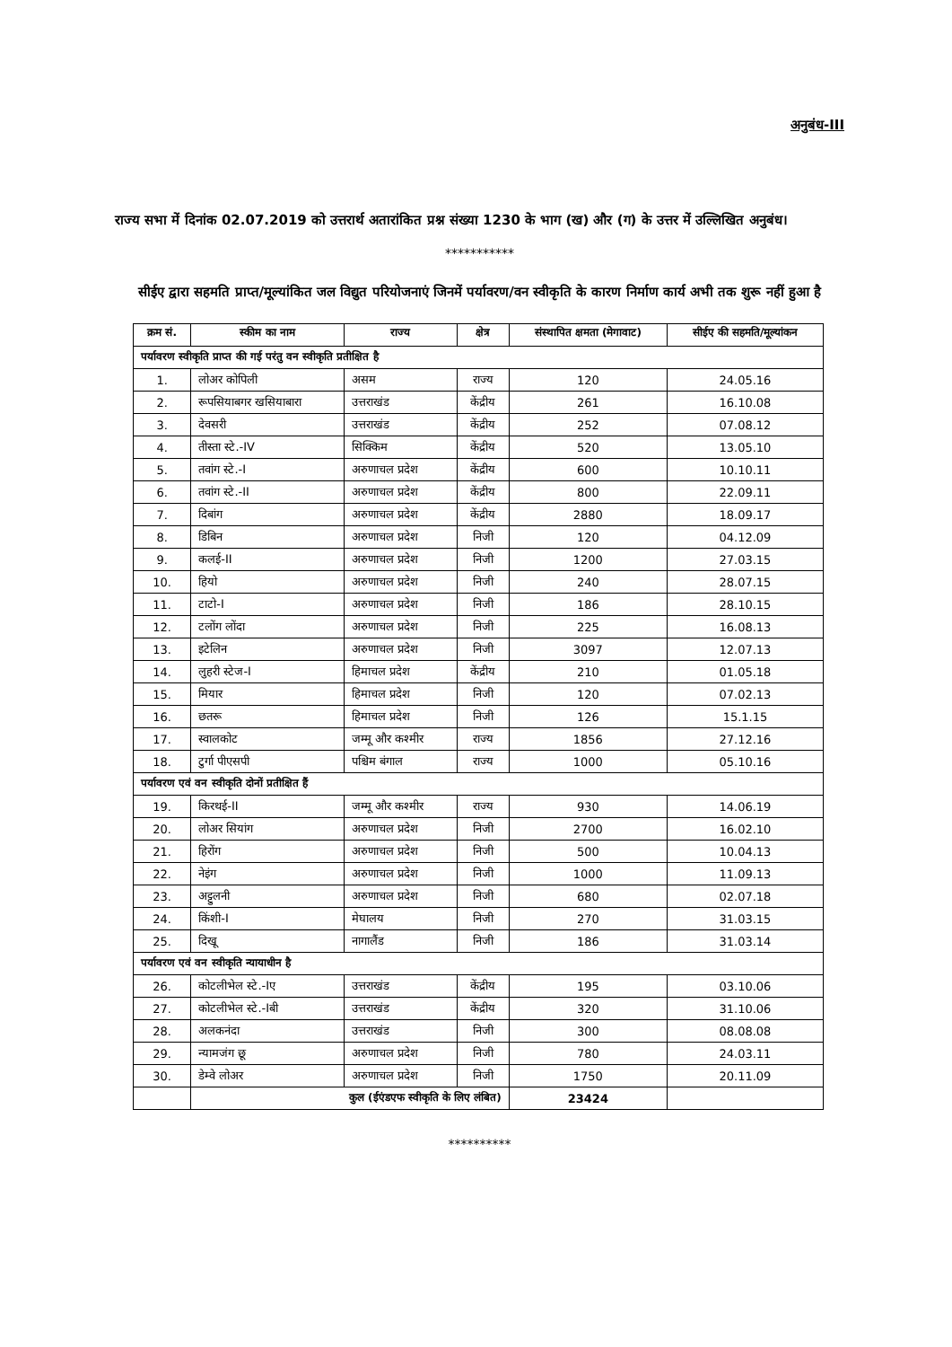अनुबंध-III
राज्य सभा में दिनांक 02.07.2019 को उत्तरार्थ अतारांकित प्रश्न संख्या 1230 के भाग (ख) और (ग) के उत्तर में उल्लिखित अनुबंध।
***********
सीईए द्वारा सहमति प्राप्त/मूल्यांकित जल विद्युत परियोजनाएं जिनमें पर्यावरण/वन स्वीकृति के कारण निर्माण कार्य अभी तक शुरू नहीं हुआ है
| क्रम सं. | स्कीम का नाम | राज्य | क्षेत्र | संस्थापित क्षमता (मेगावाट) | सीईए की सहमति/मूल्यांकन |
| --- | --- | --- | --- | --- | --- |
| पर्यावरण स्वीकृति प्राप्त की गई परंतु वन स्वीकृति प्रतीक्षित है | | | | | |
| 1. | लोअर कोपिली | असम | राज्य | 120 | 24.05.16 |
| 2. | रूपसियाबगर खसियाबारा | उत्तराखंड | केंद्रीय | 261 | 16.10.08 |
| 3. | देवसरी | उत्तराखंड | केंद्रीय | 252 | 07.08.12 |
| 4. | तीस्ता स्टे.-IV | सिक्किम | केंद्रीय | 520 | 13.05.10 |
| 5. | तवांग स्टे.-I | अरुणाचल प्रदेश | केंद्रीय | 600 | 10.10.11 |
| 6. | तवांग स्टे.-II | अरुणाचल प्रदेश | केंद्रीय | 800 | 22.09.11 |
| 7. | दिबांग | अरुणाचल प्रदेश | केंद्रीय | 2880 | 18.09.17 |
| 8. | डिबिन | अरुणाचल प्रदेश | निजी | 120 | 04.12.09 |
| 9. | कलई-II | अरुणाचल प्रदेश | निजी | 1200 | 27.03.15 |
| 10. | हियो | अरुणाचल प्रदेश | निजी | 240 | 28.07.15 |
| 11. | टाटो-I | अरुणाचल प्रदेश | निजी | 186 | 28.10.15 |
| 12. | टलोंग लोंदा | अरुणाचल प्रदेश | निजी | 225 | 16.08.13 |
| 13. | इटेलिन | अरुणाचल प्रदेश | निजी | 3097 | 12.07.13 |
| 14. | लुहरी स्टेज-I | हिमाचल प्रदेश | केंद्रीय | 210 | 01.05.18 |
| 15. | मियार | हिमाचल प्रदेश | निजी | 120 | 07.02.13 |
| 16. | छतरू | हिमाचल प्रदेश | निजी | 126 | 15.1.15 |
| 17. | स्वालकोट | जम्मू और कश्मीर | राज्य | 1856 | 27.12.16 |
| 18. | टुर्गा पीएसपी | पश्चिम बंगाल | राज्य | 1000 | 05.10.16 |
| पर्यावरण एवं वन स्वीकृति दोनों प्रतीक्षित हैं | | | | | |
| 19. | किरथई-II | जम्मू और कश्मीर | राज्य | 930 | 14.06.19 |
| 20. | लोअर सियांग | अरुणाचल प्रदेश | निजी | 2700 | 16.02.10 |
| 21. | हिरोंग | अरुणाचल प्रदेश | निजी | 500 | 10.04.13 |
| 22. | नेइंग | अरुणाचल प्रदेश | निजी | 1000 | 11.09.13 |
| 23. | अट्टुलनी | अरुणाचल प्रदेश | निजी | 680 | 02.07.18 |
| 24. | किंशी-I | मेघालय | निजी | 270 | 31.03.15 |
| 25. | दिखू | नागालैंड | निजी | 186 | 31.03.14 |
| पर्यावरण एवं वन स्वीकृति न्यायाधीन है | | | | | |
| 26. | कोटलीभेल स्टे.-Iए | उत्तराखंड | केंद्रीय | 195 | 03.10.06 |
| 27. | कोटलीभेल स्टे.-Iबी | उत्तराखंड | केंद्रीय | 320 | 31.10.06 |
| 28. | अलकनंदा | उत्तराखंड | निजी | 300 | 08.08.08 |
| 29. | न्यामजंग छू | अरुणाचल प्रदेश | निजी | 780 | 24.03.11 |
| 30. | डेम्वे लोअर | अरुणाचल प्रदेश | निजी | 1750 | 20.11.09 |
| | कुल (ईएंडएफ स्वीकृति के लिए लंबित) | | | 23424 | |
**********